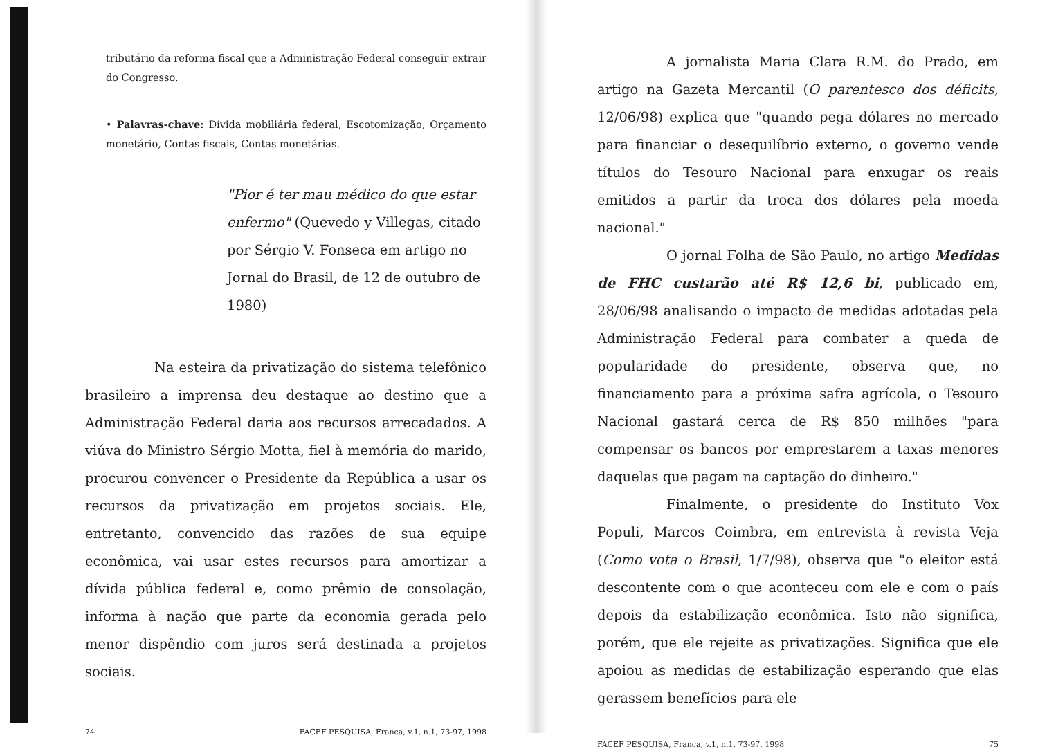tributário da reforma fiscal que a Administração Federal conseguir extrair do Congresso.
• Palavras-chave: Dívida mobiliária federal, Escotomização, Orçamento monetário, Contas fiscais, Contas monetárias.
"Pior é ter mau médico do que estar enfermo" (Quevedo y Villegas, citado por Sérgio V. Fonseca em artigo no Jornal do Brasil, de 12 de outubro de 1980)
Na esteira da privatização do sistema telefônico brasileiro a imprensa deu destaque ao destino que a Administração Federal daria aos recursos arrecadados. A viúva do Ministro Sérgio Motta, fiel à memória do marido, procurou convencer o Presidente da República a usar os recursos da privatização em projetos sociais. Ele, entretanto, convencido das razões de sua equipe econômica, vai usar estes recursos para amortizar a dívida pública federal e, como prêmio de consolação, informa à nação que parte da economia gerada pelo menor dispêndio com juros será destinada a projetos sociais.
74 FACEF PESQUISA, Franca, v.1, n.1, 73-97, 1998
A jornalista Maria Clara R.M. do Prado, em artigo na Gazeta Mercantil (O parentesco dos déficits, 12/06/98) explica que "quando pega dólares no mercado para financiar o desequilíbrio externo, o governo vende títulos do Tesouro Nacional para enxugar os reais emitidos a partir da troca dos dólares pela moeda nacional."
O jornal Folha de São Paulo, no artigo Medidas de FHC custarão até R$ 12,6 bi, publicado em, 28/06/98 analisando o impacto de medidas adotadas pela Administração Federal para combater a queda de popularidade do presidente, observa que, no financiamento para a próxima safra agrícola, o Tesouro Nacional gastará cerca de R$ 850 milhões "para compensar os bancos por emprestarem a taxas menores daquelas que pagam na captação do dinheiro."
Finalmente, o presidente do Instituto Vox Populi, Marcos Coimbra, em entrevista à revista Veja (Como vota o Brasil, 1/7/98), observa que "o eleitor está descontente com o que aconteceu com ele e com o país depois da estabilização econômica. Isto não significa, porém, que ele rejeite as privatizações. Significa que ele apoiou as medidas de estabilização esperando que elas gerassem benefícios para ele
FACEF PESQUISA, Franca, v.1, n.1, 73-97, 1998 75